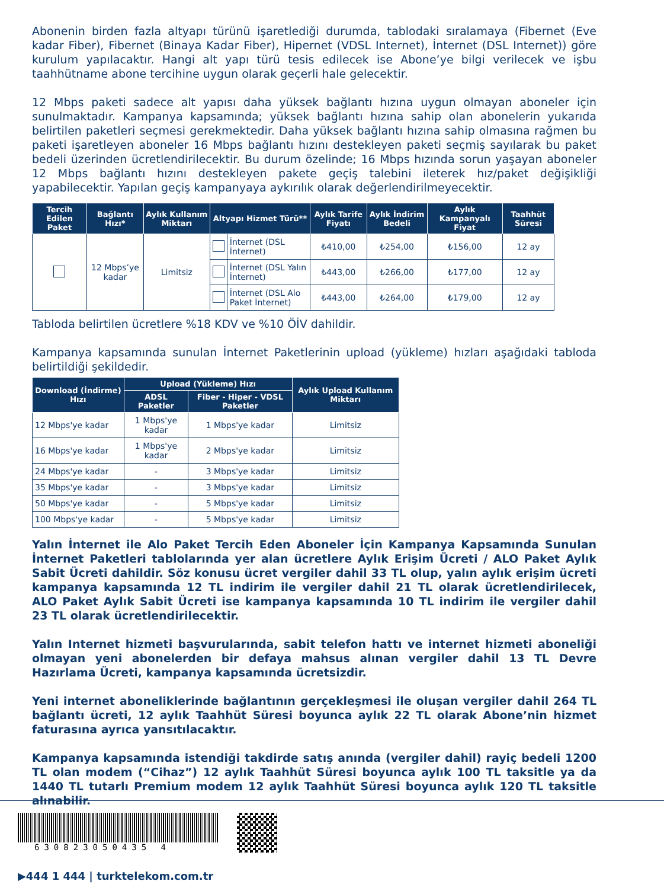Abonenin birden fazla altyapı türünü işaretlediği durumda, tablodaki sıralamaya (Fibernet (Eve kadar Fiber), Fibernet (Binaya Kadar Fiber), Hipernet (VDSL Internet), İnternet (DSL Internet)) göre kurulum yapılacaktır. Hangi alt yapı türü tesis edilecek ise Abone’ye bilgi verilecek ve işbu taahhütname abone tercihine uygun olarak geçerli hale gelecektir.
12 Mbps paketi sadece alt yapısı daha yüksek bağlantı hızına uygun olmayan aboneler için sunulmaktadır. Kampanya kapsamında; yüksek bağlantı hızına sahip olan abonelerin yukarıda belirtilen paketleri seçmesi gerekmektedir. Daha yüksek bağlantı hızına sahip olmasına rağmen bu paketi işaretleyen aboneler 16 Mbps bağlantı hızını destekleyen paketi seçmiş sayılarak bu paket bedeli üzerinden ücretlendirilecektir. Bu durum özelinde; 16 Mbps hızında sorun yaşayan aboneler 12 Mbps bağlantı hızını destekleyen pakete geçiş talebini ileterek hız/paket değişikliği yapabilecektir. Yapılan geçiş kampanyaya aykırılık olarak değerlendirilmeyecektir.
| Tercih Edilen Paket | Bağlantı Hızı* | Aylık Kullanım Miktarı | Altyapı Hizmet Türü** | | Aylık Tarife Fiyatı | Aylık İndirim Bedeli | Aylık Kampanyalı Fiyat | Taahhüt Süresi |
| --- | --- | --- | --- | --- | --- | --- | --- | --- |
| | 12 Mbps’ye kadar | Limitsiz | | İnternet (DSL İnternet) | ₺410,00 | ₺254,00 | ₺156,00 | 12 ay |
| | | | | İnternet (DSL Yalın İnternet) | ₺443,00 | ₺266,00 | ₺177,00 | 12 ay |
| | | | | İnternet (DSL Alo Paket İnternet) | ₺443,00 | ₺264,00 | ₺179,00 | 12 ay |
Tabloda belirtilen ücretlere %18 KDV ve %10 ÖİV dahildir.
Kampanya kapsamında sunulan İnternet Paketlerinin upload (yükleme) hızları aşağıdaki tabloda belirtildiği şekildedir.
| Download (İndirme) Hızı | Upload (Yükleme) Hızı | | Aylık Upload Kullanım Miktarı |
| --- | --- | --- | --- |
| | ADSL Paketler | Fiber - Hiper - VDSL Paketler | |
| 12 Mbps'ye kadar | 1 Mbps'ye kadar | 1 Mbps'ye kadar | Limitsiz |
| 16 Mbps'ye kadar | 1 Mbps'ye kadar | 2 Mbps'ye kadar | Limitsiz |
| 24 Mbps'ye kadar | - | 3 Mbps'ye kadar | Limitsiz |
| 35 Mbps'ye kadar | - | 3 Mbps'ye kadar | Limitsiz |
| 50 Mbps'ye kadar | - | 5 Mbps'ye kadar | Limitsiz |
| 100 Mbps'ye kadar | - | 5 Mbps'ye kadar | Limitsiz |
Yalın İnternet ile Alo Paket Tercih Eden Aboneler İçin Kampanya Kapsamında Sunulan İnternet Paketleri tablolarında yer alan ücretlere Aylık Erişim Ücreti / ALO Paket Aylık Sabit Ücreti dahildir. Söz konusu ücret vergiler dahil 33 TL olup, yalın aylık erişim ücreti kampanya kapsamında 12 TL indirim ile vergiler dahil 21 TL olarak ücretlendirilecek, ALO Paket Aylık Sabit Ücreti ise kampanya kapsamında 10 TL indirim ile vergiler dahil 23 TL olarak ücretlendirilecektir.
Yalın Internet hizmeti başvurularında, sabit telefon hattı ve internet hizmeti aboneliği olmayan yeni abonelerden bir defaya mahsus alınan vergiler dahil 13 TL Devre Hazırlama Ücreti, kampanya kapsamında ücretsizdir.
Yeni internet aboneliklerinde bağlantının gerçekleşmesi ile oluşan vergiler dahil 264 TL bağlantı ücreti, 12 aylık Taahhüt Süresi boyunca aylık 22 TL olarak Abone’nin hizmet faturasına ayrıca yansıtılacaktır.
Kampanya kapsamında istendiği takdirde satış anında (vergiler dahil) rayiç bedeli 1200 TL olan modem (“Cihaz”) 12 aylık Taahhüt Süresi boyunca aylık 100 TL taksitle ya da 1440 TL tutarlı Premium modem 12 aylık Taahhüt Süresi boyunca aylık 120 TL taksitle alınabilir.
630823050435 4
▶444 1 444 | turktelekom.com.tr